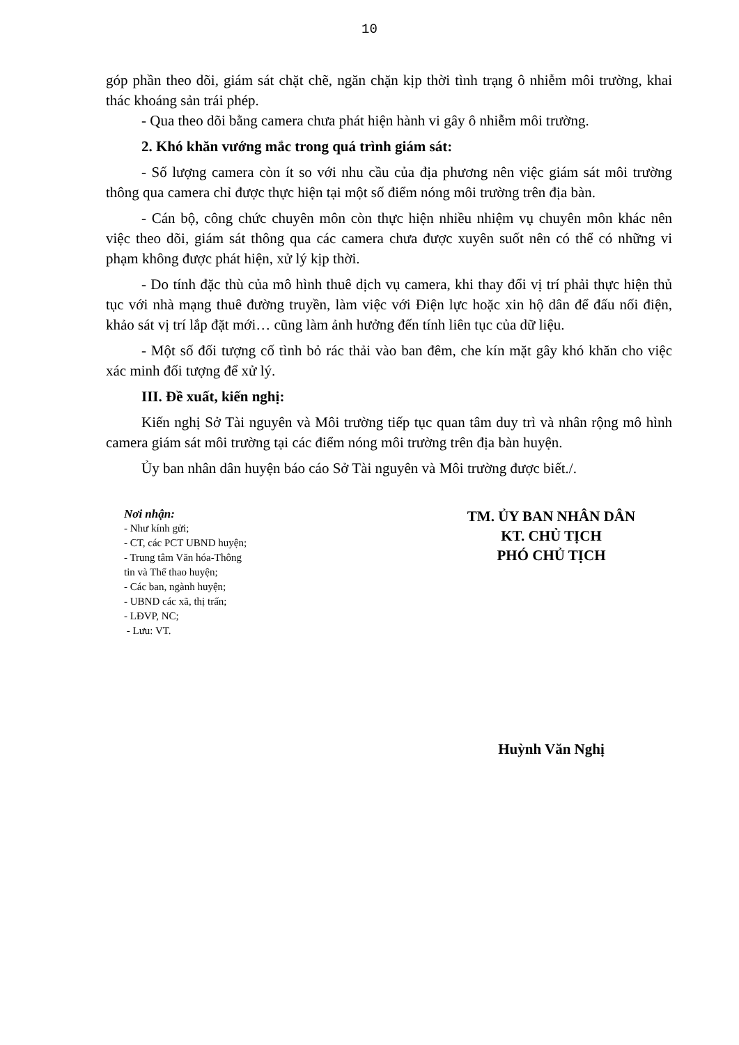10
góp phần theo dõi, giám sát chặt chẽ, ngăn chặn kịp thời tình trạng ô nhiễm môi trường, khai thác khoáng sản trái phép.
- Qua theo dõi bằng camera chưa phát hiện hành vi gây ô nhiễm môi trường.
2. Khó khăn vướng mắc trong quá trình giám sát:
- Số lượng camera còn ít so với nhu cầu của địa phương nên việc giám sát môi trường thông qua camera chỉ được thực hiện tại một số điểm nóng môi trường trên địa bàn.
- Cán bộ, công chức chuyên môn còn thực hiện nhiều nhiệm vụ chuyên môn khác nên việc theo dõi, giám sát thông qua các camera chưa được xuyên suốt nên có thể có những vi phạm không được phát hiện, xử lý kịp thời.
- Do tính đặc thù của mô hình thuê dịch vụ camera, khi thay đổi vị trí phải thực hiện thủ tục với nhà mạng thuê đường truyền, làm việc với Điện lực hoặc xin hộ dân để đấu nối điện, khảo sát vị trí lắp đặt mới… cũng làm ảnh hưởng đến tính liên tục của dữ liệu.
- Một số đối tượng cố tình bỏ rác thải vào ban đêm, che kín mặt gây khó khăn cho việc xác minh đối tượng để xử lý.
III. Đề xuất, kiến nghị:
Kiến nghị Sở Tài nguyên và Môi trường tiếp tục quan tâm duy trì và nhân rộng mô hình camera giám sát môi trường tại các điểm nóng môi trường trên địa bàn huyện.
Ủy ban nhân dân huyện báo cáo Sở Tài nguyên và Môi trường được biết./.
Nơi nhận:
- Như kính gửi;
- CT, các PCT UBND huyện;
- Trung tâm Văn hóa-Thông
tin và Thể thao huyện;
- Các ban, ngành huyện;
- UBND các xã, thị trấn;
- LĐVP, NC;
- Lưu: VT.
TM. ỦY BAN NHÂN DÂN
KT. CHỦ TỊCH
PHÓ CHỦ TỊCH
Huỳnh Văn Nghị